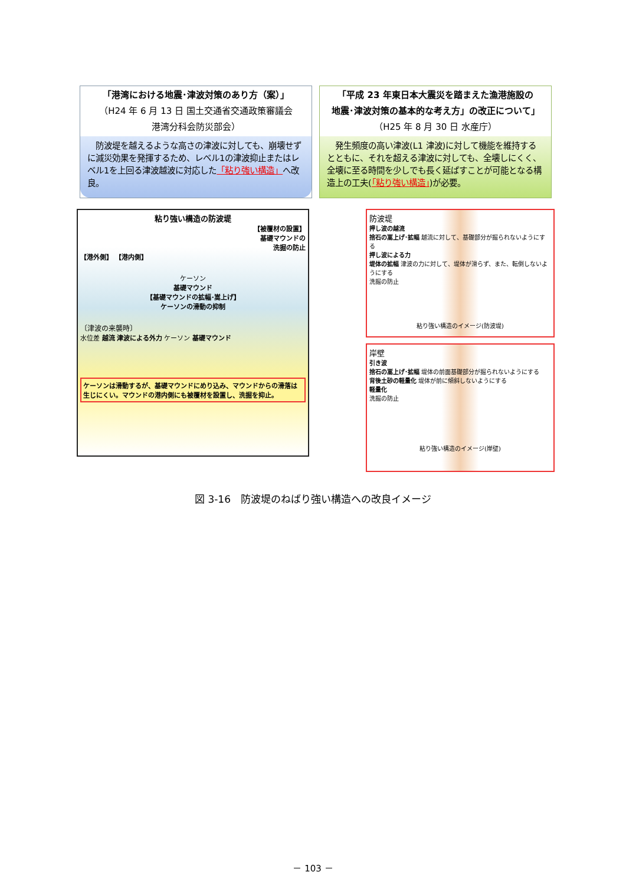「港湾における地震･津波対策のあり方（案）」
（H24 年 6 月 13 日 国土交通省交通政策審議会
港湾分科会防災部会）
　防波堤を越えるような高さの津波に対しても、崩壊せずに減災効果を発揮するため、レベル1の津波抑止またはレベル1を上回る津波越波に対応した「粘り強い構造」へ改良。
「平成 23 年東日本大震災を踏まえた漁港施設の
地震･津波対策の基本的な考え方」の改正について」
（H25 年 8 月 30 日 水産庁）
　発生頻度の高い津波(L1 津波)に対して機能を維持するとともに、それを超える津波に対しても、全壊しにくく、全壊に至る時間を少しでも長く延ばすことが可能となる構造上の工夫(「粘り強い構造」)が必要。
粘り強い構造の防波堤
【被覆材の設置】
基礎マウンドの
洗掘の防止
【港外側】 【港内側】
ケーソン
基礎マウンド
【基礎マウンドの拡幅･嵩上げ】
ケーソンの滑動の抑制
〔津波の来襲時〕
水位差 越流 津波による外力 ケーソン 基礎マウンド
ケーソンは滑動するが、基礎マウンドにめり込み、マウンドからの滑落は生じにくい。マウンドの港内側にも被覆材を設置し、洗掘を抑止。
防波堤
押し波の越流
捨石の嵩上げ･拡幅 越流に対して、基礎部分が掘られないようにする
押し波による力
堤体の拡幅 津波の力に対して、堤体が滑らず、また、転倒しないようにする
洗掘の防止
粘り強い構造のイメージ(防波堤)
岸壁
引き波
捨石の嵩上げ･拡幅 堤体の前面基礎部分が掘られないようにする
背後土砂の軽量化 堤体が前に傾斜しないようにする
軽量化
洗掘の防止
粘り強い構造のイメージ(岸壁)
図 3-16　防波堤のねばり強い構造への改良イメージ
－ 103 －